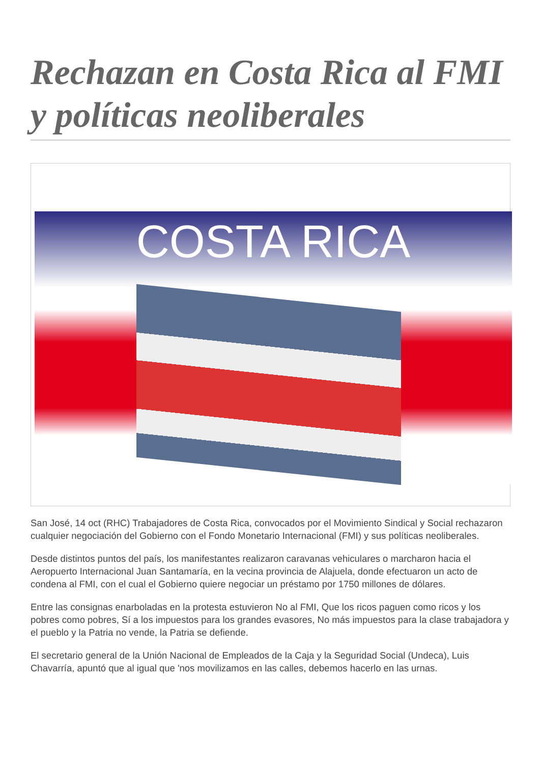Rechazan en Costa Rica al FMI y políticas neoliberales
COSTA RICA
San José, 14 oct (RHC) Trabajadores de Costa Rica, convocados por el Movimiento Sindical y Social rechazaron cualquier negociación del Gobierno con el Fondo Monetario Internacional (FMI) y sus políticas neoliberales.
Desde distintos puntos del país, los manifestantes realizaron caravanas vehiculares o marcharon hacia el Aeropuerto Internacional Juan Santamaría, en la vecina provincia de Alajuela, donde efectuaron un acto de condena al FMI, con el cual el Gobierno quiere negociar un préstamo por 1750 millones de dólares.
Entre las consignas enarboladas en la protesta estuvieron No al FMI, Que los ricos paguen como ricos y los pobres como pobres, Sí a los impuestos para los grandes evasores, No más impuestos para la clase trabajadora y el pueblo y la Patria no vende, la Patria se defiende.
El secretario general de la Unión Nacional de Empleados de la Caja y la Seguridad Social (Undeca), Luis Chavarría, apuntó que al igual que 'nos movilizamos en las calles, debemos hacerlo en las urnas.